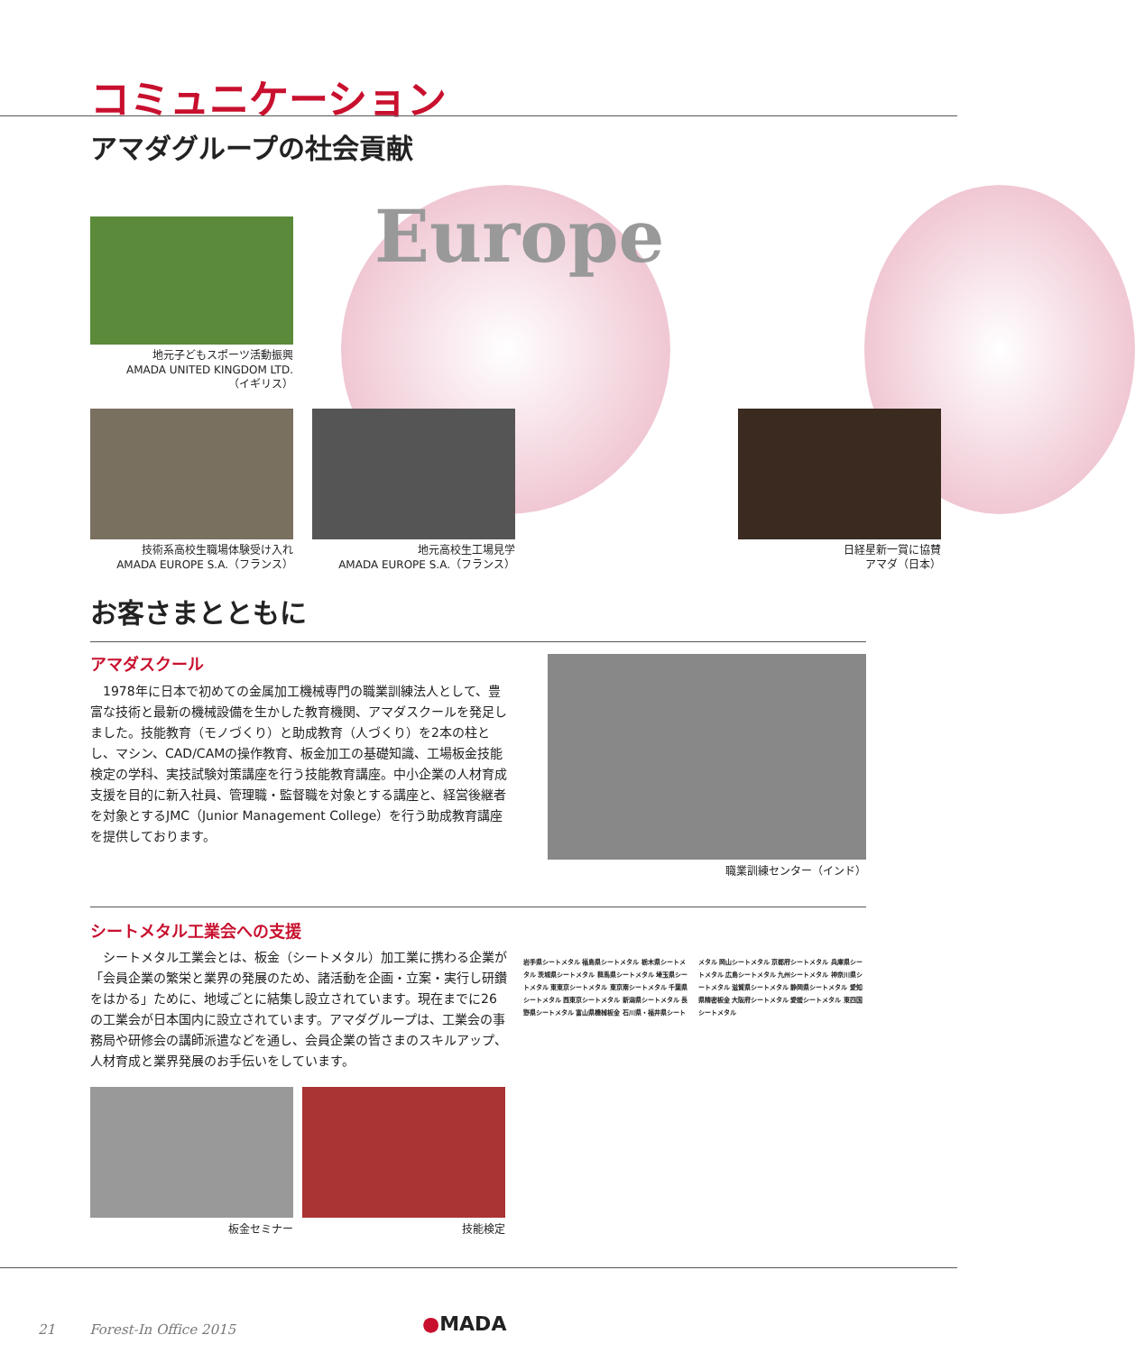コミュニケーション
アマダグループの社会貢献
Europe
地元子どもスポーツ活動振興
AMADA UNITED KINGDOM LTD.
（イギリス）
技術系高校生職場体験受け入れ
AMADA EUROPE S.A.（フランス）
地元高校生工場見学
AMADA EUROPE S.A.（フランス）
日経星新一賞に協賛
アマダ（日本）
お客さまとともに
アマダスクール
　1978年に日本で初めての金属加工機械専門の職業訓練法人として、豊富な技術と最新の機械設備を生かした教育機関、アマダスクールを発足しました。技能教育（モノづくり）と助成教育（人づくり）を2本の柱とし、マシン、CAD/CAMの操作教育、板金加工の基礎知識、工場板金技能検定の学科、実技試験対策講座を行う技能教育講座。中小企業の人材育成支援を目的に新入社員、管理職・監督職を対象とする講座と、経営後継者を対象とするJMC（Junior Management College）を行う助成教育講座を提供しております。
職業訓練センター（インド）
シートメタル工業会への支援
　シートメタル工業会とは、板金（シートメタル）加工業に携わる企業が「会員企業の繁栄と業界の発展のため、諸活動を企画・立案・実行し研鑽をはかる」ために、地域ごとに結集し設立されています。現在までに26の工業会が日本国内に設立されています。アマダグループは、工業会の事務局や研修会の講師派遣などを通し、会員企業の皆さまのスキルアップ、人材育成と業界発展のお手伝いをしています。
板金セミナー 技能検定
岩手県シートメタル 福島県シートメタル 栃木県シートメタル 茨城県シートメタル 群馬県シートメタル 埼玉県シートメタル 東東京シートメタル 東京南シートメタル 千葉県シートメタル 西東京シートメタル 新潟県シートメタル 長野県シートメタル 富山県機械板金 石川県・福井県シートメタル 岡山シートメタル 京都府シートメタル 兵庫県シートメタル 広島シートメタル 九州シートメタル 神奈川県シートメタル 滋賀県シートメタル 静岡県シートメタル 愛知県精密板金 大阪府シートメタル 愛媛シートメタル 東四国シートメタル
21 Forest-In Office 2015
●MADA